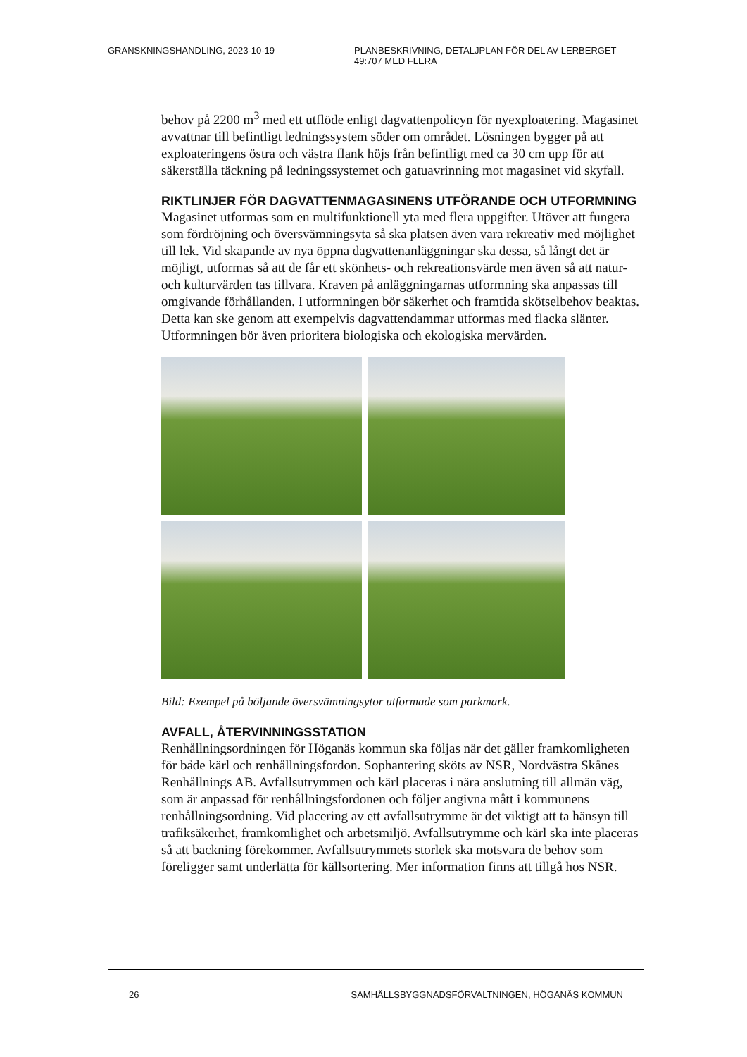GRANSKNINGSHANDLING, 2023-10-19 PLANBESKRIVNING, DETALJPLAN FÖR DEL AV LERBERGET
49:707 MED FLERA
behov på 2200 m<sup>3</sup> med ett utflöde enligt dagvattenpolicyn för nyexploatering. Magasinet avvattnar till befintligt ledningssystem söder om området. Lösningen bygger på att exploateringens östra och västra flank höjs från befintligt med ca 30 cm upp för att säkerställa täckning på ledningssystemet och gatuavrinning mot magasinet vid skyfall.
RIKTLINJER FÖR DAGVATTENMAGASINENS UTFÖRANDE OCH UTFORMNING
Magasinet utformas som en multifunktionell yta med flera uppgifter. Utöver att fungera som fördröjning och översvämningsyta så ska platsen även vara rekreativ med möjlighet till lek. Vid skapande av nya öppna dagvattenanläggningar ska dessa, så långt det är möjligt, utformas så att de får ett skönhets- och rekreationsvärde men även så att natur- och kulturvärden tas tillvara. Kraven på anläggningarnas utformning ska anpassas till omgivande förhållanden. I utformningen bör säkerhet och framtida skötselbehov beaktas. Detta kan ske genom att exempelvis dagvattendammar utformas med flacka slänter. Utformningen bör även prioritera biologiska och ekologiska mervärden.
Bild: Exempel på böljande översvämningsytor utformade som parkmark.
AVFALL, ÅTERVINNINGSSTATION
Renhållningsordningen för Höganäs kommun ska följas när det gäller framkomligheten för både kärl och renhållningsfordon. Sophantering sköts av NSR, Nordvästra Skånes Renhållnings AB. Avfallsutrymmen och kärl placeras i nära anslutning till allmän väg, som är anpassad för renhållningsfordonen och följer angivna mått i kommunens renhållningsordning. Vid placering av ett avfallsutrymme är det viktigt att ta hänsyn till trafiksäkerhet, framkomlighet och arbetsmiljö. Avfallsutrymme och kärl ska inte placeras så att backning förekommer. Avfallsutrymmets storlek ska motsvara de behov som föreligger samt underlätta för källsortering. Mer information finns att tillgå hos NSR.
26 SAMHÄLLSBYGGNADSFÖRVALTNINGEN, HÖGANÄS KOMMUN